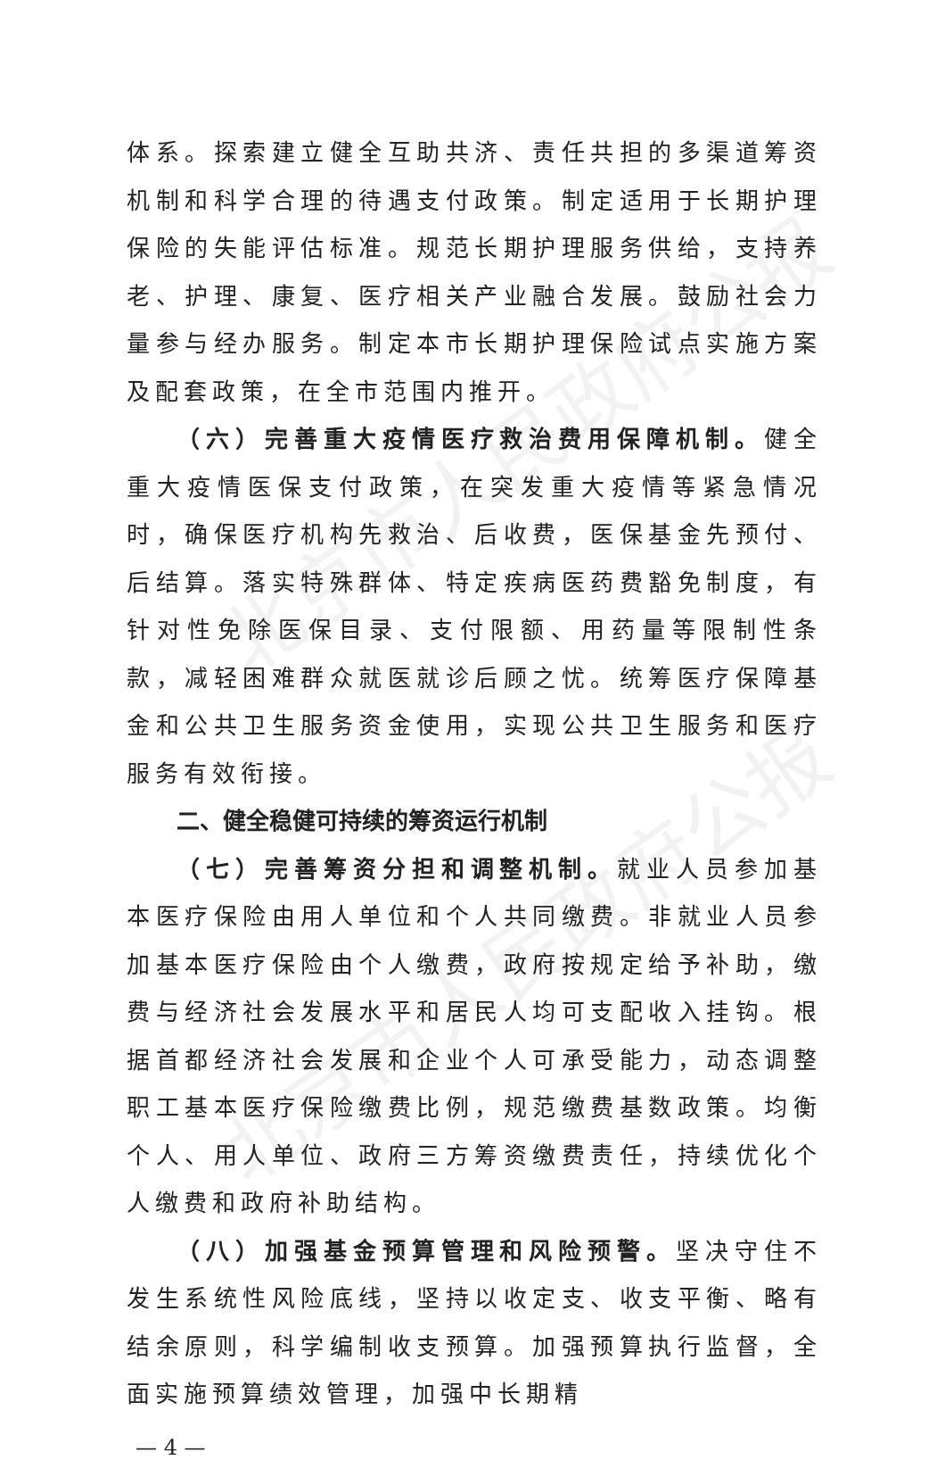北京市人民政府公报
北京市人民政府公报
体系。探索建立健全互助共济、责任共担的多渠道筹资机制和科学合理的待遇支付政策。制定适用于长期护理保险的失能评估标准。规范长期护理服务供给，支持养老、护理、康复、医疗相关产业融合发展。鼓励社会力量参与经办服务。制定本市长期护理保险试点实施方案及配套政策，在全市范围内推开。
（六）完善重大疫情医疗救治费用保障机制。健全重大疫情医保支付政策，在突发重大疫情等紧急情况时，确保医疗机构先救治、后收费，医保基金先预付、后结算。落实特殊群体、特定疾病医药费豁免制度，有针对性免除医保目录、支付限额、用药量等限制性条款，减轻困难群众就医就诊后顾之忧。统筹医疗保障基金和公共卫生服务资金使用，实现公共卫生服务和医疗服务有效衔接。
二、健全稳健可持续的筹资运行机制
（七）完善筹资分担和调整机制。就业人员参加基本医疗保险由用人单位和个人共同缴费。非就业人员参加基本医疗保险由个人缴费，政府按规定给予补助，缴费与经济社会发展水平和居民人均可支配收入挂钩。根据首都经济社会发展和企业个人可承受能力，动态调整职工基本医疗保险缴费比例，规范缴费基数政策。均衡个人、用人单位、政府三方筹资缴费责任，持续优化个人缴费和政府补助结构。
（八）加强基金预算管理和风险预警。坚决守住不发生系统性风险底线，坚持以收定支、收支平衡、略有结余原则，科学编制收支预算。加强预算执行监督，全面实施预算绩效管理，加强中长期精
— 4 —